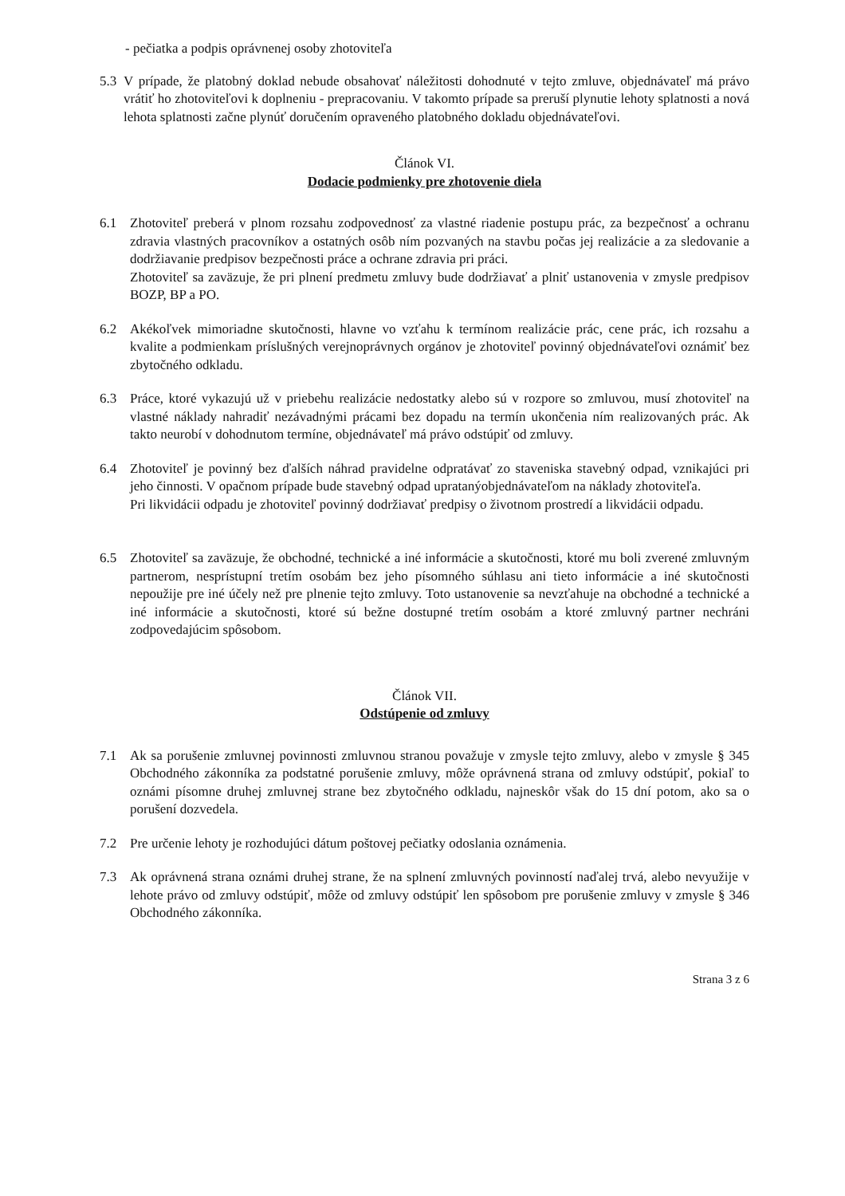- pečiatka a podpis oprávnenej osoby zhotoviteľa
5.3
V prípade, že platobný doklad nebude obsahovať náležitosti dohodnuté v tejto zmluve, objednávateľ má právo vrátiť ho zhotoviteľovi k doplneniu - prepracovaniu. V takomto prípade sa preruší plynutie lehoty splatnosti a nová lehota splatnosti začne plynúť doručením opraveného platobného dokladu objednávateľovi.
Článok VI.
Dodacie podmienky pre zhotovenie diela
6.1 Zhotoviteľ preberá v plnom rozsahu zodpovednosť za vlastné riadenie postupu prác, za bezpečnosť a ochranu zdravia vlastných pracovníkov a ostatných osôb ním pozvaných na stavbu počas jej realizácie a za sledovanie a dodržiavanie predpisov bezpečnosti práce a ochrane zdravia pri práci.
Zhotoviteľ sa zaväzuje, že pri plnení predmetu zmluvy bude dodržiavať a plniť ustanovenia v zmysle predpisov BOZP, BP a PO.
6.2 Akékoľvek mimoriadne skutočnosti, hlavne vo vzťahu k termínom realizácie prác, cene prác, ich rozsahu a kvalite a podmienkam príslušných verejnoprávnych orgánov je zhotoviteľ povinný objednávateľovi oznámiť bez zbytočného odkladu.
6.3 Práce, ktoré vykazujú už v priebehu realizácie nedostatky alebo sú v rozpore so zmluvou, musí zhotoviteľ na vlastné náklady nahradiť nezávadnými prácami bez dopadu na termín ukončenia ním realizovaných prác. Ak takto neurobí v dohodnutom termíne, objednávateľ má právo odstúpiť od zmluvy.
6.4 Zhotoviteľ je povinný bez ďalších náhrad pravidelne odpratávať zo staveniska stavebný odpad, vznikajúci pri jeho činnosti. V opačnom prípade bude stavebný odpad upratanýobjednávateľom na náklady zhotoviteľa.
Pri likvidácii odpadu je zhotoviteľ povinný dodržiavať predpisy o životnom prostredí a likvidácii odpadu.
6.5 Zhotoviteľ sa zaväzuje, že obchodné, technické a iné informácie a skutočnosti, ktoré mu boli zverené zmluvným partnerom, nesprístupní tretím osobám bez jeho písomného súhlasu ani tieto informácie a iné skutočnosti nepoužije pre iné účely než pre plnenie tejto zmluvy. Toto ustanovenie sa nevzťahuje na obchodné a technické a iné informácie a skutočnosti, ktoré sú bežne dostupné tretím osobám a ktoré zmluvný partner nechráni zodpovedajúcim spôsobom.
Článok VII.
Odstúpenie od zmluvy
7.1 Ak sa porušenie zmluvnej povinnosti zmluvnou stranou považuje v zmysle tejto zmluvy, alebo v zmysle § 345 Obchodného zákonníka za podstatné porušenie zmluvy, môže oprávnená strana od zmluvy odstúpiť, pokiaľ to oznámi písomne druhej zmluvnej strane bez zbytočného odkladu, najneskôr však do 15 dní potom, ako sa o porušení dozvedela.
7.2 Pre určenie lehoty je rozhodujúci dátum poštovej pečiatky odoslania oznámenia.
7.3 Ak oprávnená strana oznámi druhej strane, že na splnení zmluvných povinností naďalej trvá, alebo nevyužije v lehote právo od zmluvy odstúpiť, môže od zmluvy odstúpiť len spôsobom pre porušenie zmluvy v zmysle § 346 Obchodného zákonníka.
Strana 3 z 6